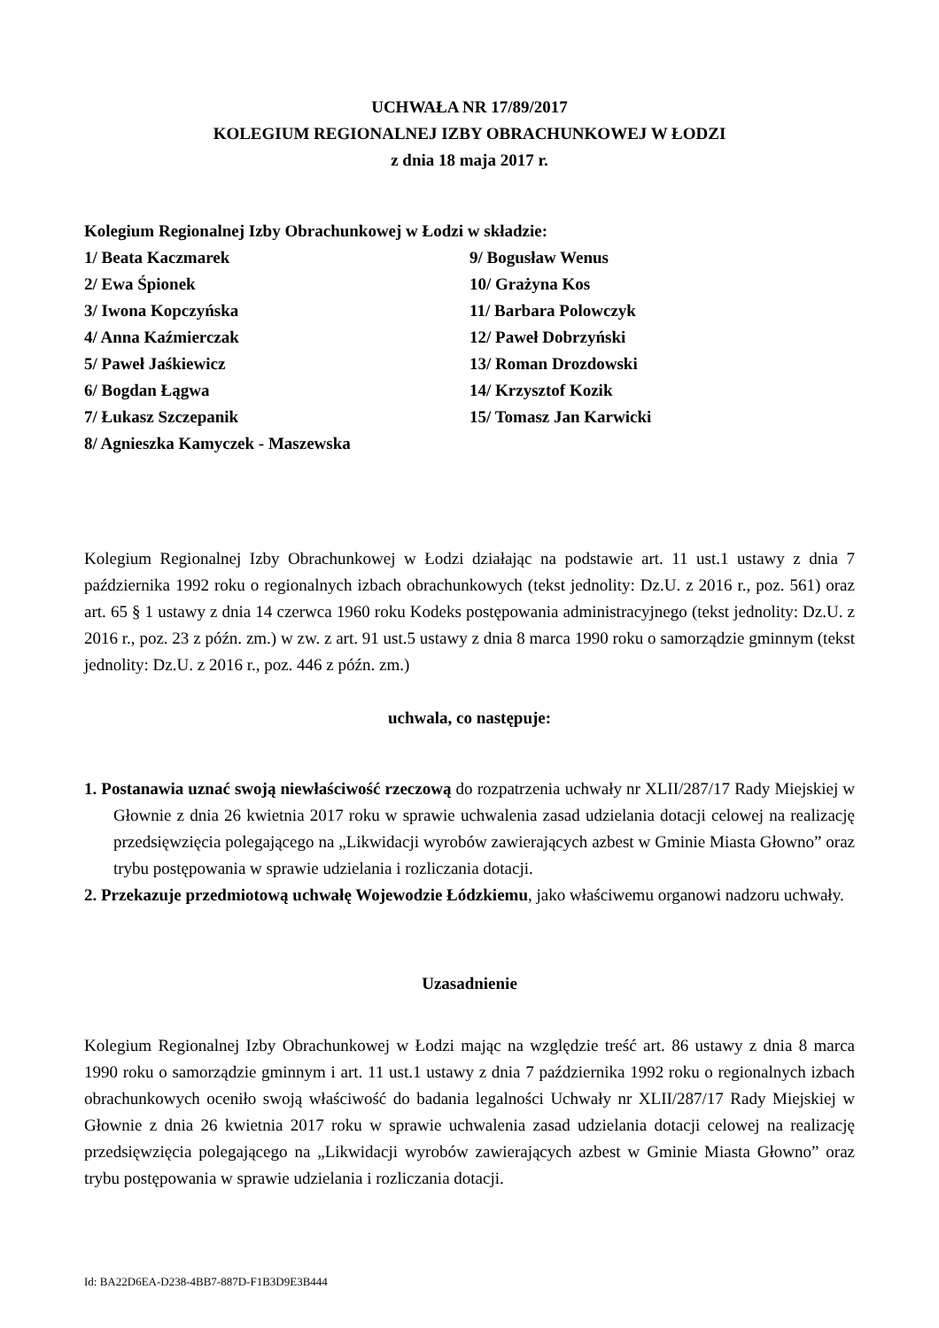UCHWAŁA NR 17/89/2017
KOLEGIUM REGIONALNEJ IZBY OBRACHUNKOWEJ W ŁODZI
z dnia 18 maja 2017 r.
Kolegium Regionalnej Izby Obrachunkowej w Łodzi w składzie:
1/ Beata Kaczmarek
2/ Ewa Śpionek
3/ Iwona Kopczyńska
4/ Anna Kaźmierczak
5/ Paweł Jaśkiewicz
6/ Bogdan Łągwa
7/ Łukasz Szczepanik
8/ Agnieszka Kamyczek - Maszewska
9/ Bogusław Wenus
10/ Grażyna Kos
11/ Barbara Polowczyk
12/ Paweł Dobrzyński
13/ Roman Drozdowski
14/ Krzysztof Kozik
15/ Tomasz Jan Karwicki
Kolegium Regionalnej Izby Obrachunkowej w Łodzi działając na podstawie art. 11 ust.1 ustawy z dnia 7 października 1992 roku o regionalnych izbach obrachunkowych (tekst jednolity: Dz.U. z 2016 r., poz. 561) oraz art. 65 § 1 ustawy z dnia 14 czerwca 1960 roku Kodeks postępowania administracyjnego (tekst jednolity: Dz.U. z 2016 r., poz. 23 z późn. zm.) w zw. z art. 91 ust.5 ustawy z dnia 8 marca 1990 roku o samorządzie gminnym (tekst jednolity: Dz.U. z 2016 r., poz. 446 z późn. zm.)
uchwala, co następuje:
1. Postanawia uznać swoją niewłaściwość rzeczową do rozpatrzenia uchwały nr XLII/287/17 Rady Miejskiej w Głownie z dnia 26 kwietnia 2017 roku w sprawie uchwalenia zasad udzielania dotacji celowej na realizację przedsięwzięcia polegającego na „Likwidacji wyrobów zawierających azbest w Gminie Miasta Głowno” oraz trybu postępowania w sprawie udzielania i rozliczania dotacji.
2. Przekazuje przedmiotową uchwałę Wojewodzie Łódzkiemu, jako właściwemu organowi nadzoru uchwały.
Uzasadnienie
Kolegium Regionalnej Izby Obrachunkowej w Łodzi mając na względzie treść art. 86 ustawy z dnia 8 marca 1990 roku o samorządzie gminnym i art. 11 ust.1 ustawy z dnia 7 października 1992 roku o regionalnych izbach obrachunkowych oceniło swoją właściwość do badania legalności Uchwały nr XLII/287/17 Rady Miejskiej w Głownie z dnia 26 kwietnia 2017 roku w sprawie uchwalenia zasad udzielania dotacji celowej na realizację przedsięwzięcia polegającego na „Likwidacji wyrobów zawierających azbest w Gminie Miasta Głowno” oraz trybu postępowania w sprawie udzielania i rozliczania dotacji.
Id: BA22D6EA-D238-4BB7-887D-F1B3D9E3B444